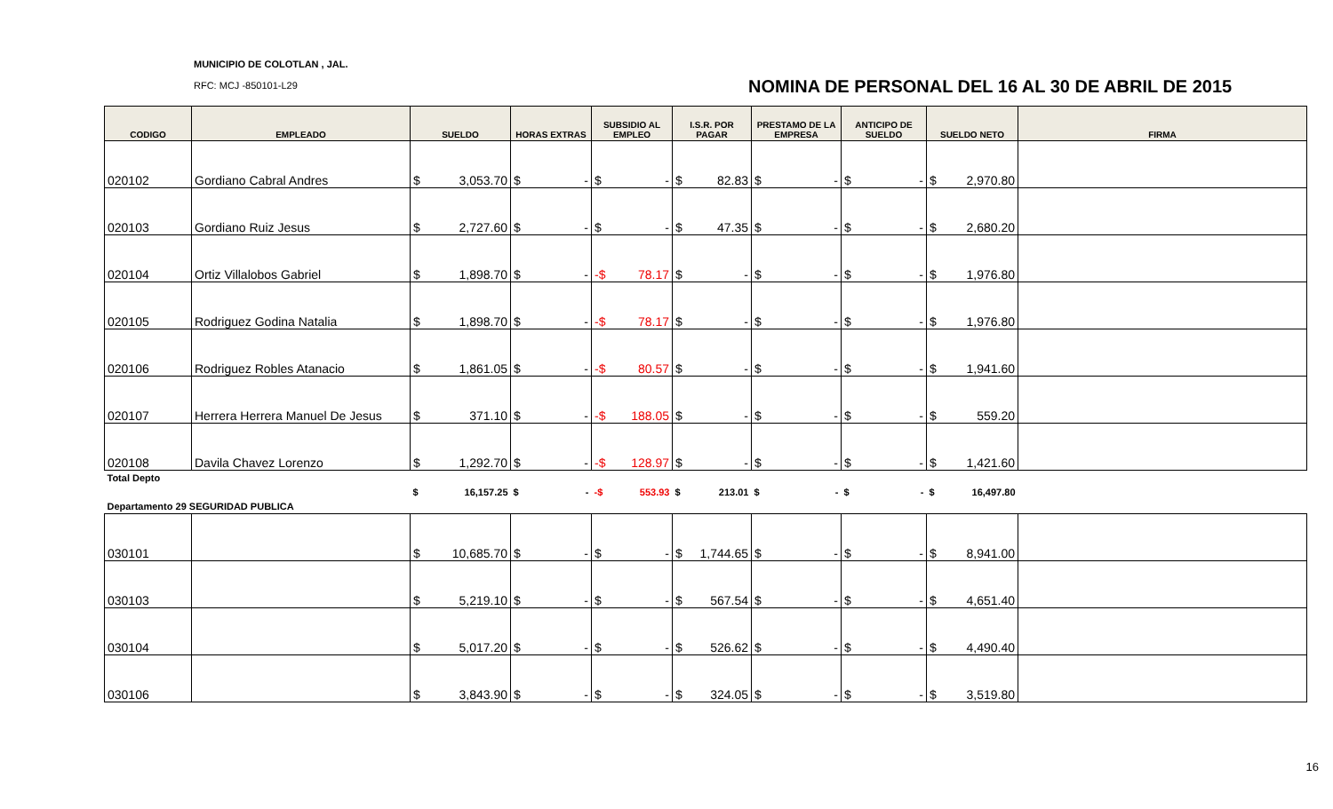MUNICIPIO DE COLOTLAN , JAL.
RFC: MCJ -850101-L29
NOMINA DE PERSONAL DEL 16 AL 30 DE ABRIL DE 2015
| CODIGO | EMPLEADO | SUELDO | HORAS EXTRAS | SUBSIDIO AL EMPLEO | I.S.R. POR PAGAR | PRESTAMO DE LA EMPRESA | ANTICIPO DE SUELDO | SUELDO NETO | FIRMA |
| --- | --- | --- | --- | --- | --- | --- | --- | --- | --- |
| 020102 | Gordiano Cabral Andres | $ 3,053.70 | $ - | $ - | $ 82.83 | $ - | $ - | $ 2,970.80 | |
| 020103 | Gordiano Ruiz Jesus | $ 2,727.60 | $ - | $ - | $ 47.35 | $ - | $ - | $ 2,680.20 | |
| 020104 | Ortiz Villalobos Gabriel | $ 1,898.70 | $ - | -$ 78.17 | $ - | $ - | $ - | $ 1,976.80 | |
| 020105 | Rodriguez Godina Natalia | $ 1,898.70 | $ - | -$ 78.17 | $ - | $ - | $ - | $ 1,976.80 | |
| 020106 | Rodriguez Robles Atanacio | $ 1,861.05 | $ - | -$ 80.57 | $ - | $ - | $ - | $ 1,941.60 | |
| 020107 | Herrera Herrera Manuel De Jesus | $ 371.10 | $ - | -$ 188.05 | $ - | $ - | $ - | $ 559.20 | |
| 020108 | Davila Chavez Lorenzo | $ 1,292.70 | $ - | -$ 128.97 | $ - | $ - | $ - | $ 1,421.60 | |
| Total Depto | | | | | | | | | |
| | | $ 16,157.25 | $ - | -$ 553.93 | $ 213.01 | $ - | $ - | $ 16,497.80 | |
| Departamento 29 SEGURIDAD PUBLICA | | | | | | | | | |
| 030101 | | $ 10,685.70 | $ - | $ - | $ 1,744.65 | $ - | $ - | $ 8,941.00 | |
| 030103 | | $ 5,219.10 | $ - | $ - | $ 567.54 | $ - | $ - | $ 4,651.40 | |
| 030104 | | $ 5,017.20 | $ - | $ - | $ 526.62 | $ - | $ - | $ 4,490.40 | |
| 030106 | | $ 3,843.90 | $ - | $ - | $ 324.05 | $ - | $ - | $ 3,519.80 | |
16